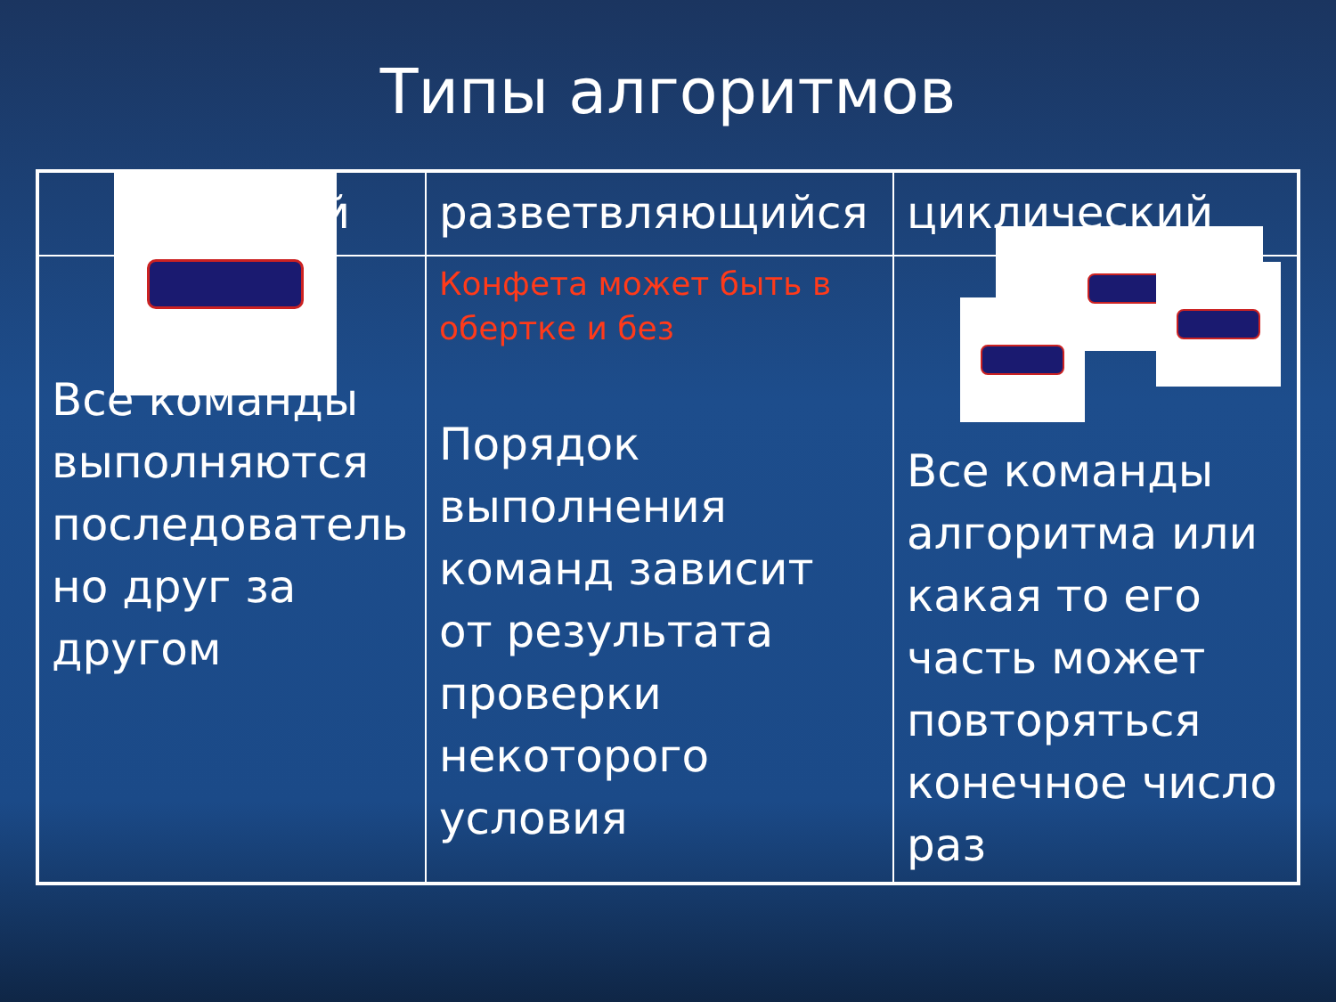Типы алгоритмов
| линейный | разветвляющийся | циклический |
| Все команды выполняются последователь но друг за другом | Конфета может быть в обертке и без Порядок выполнения команд зависит от результата проверки некоторого условия | Все команды алгоритма или какая то его часть может повторяться конечное число раз |